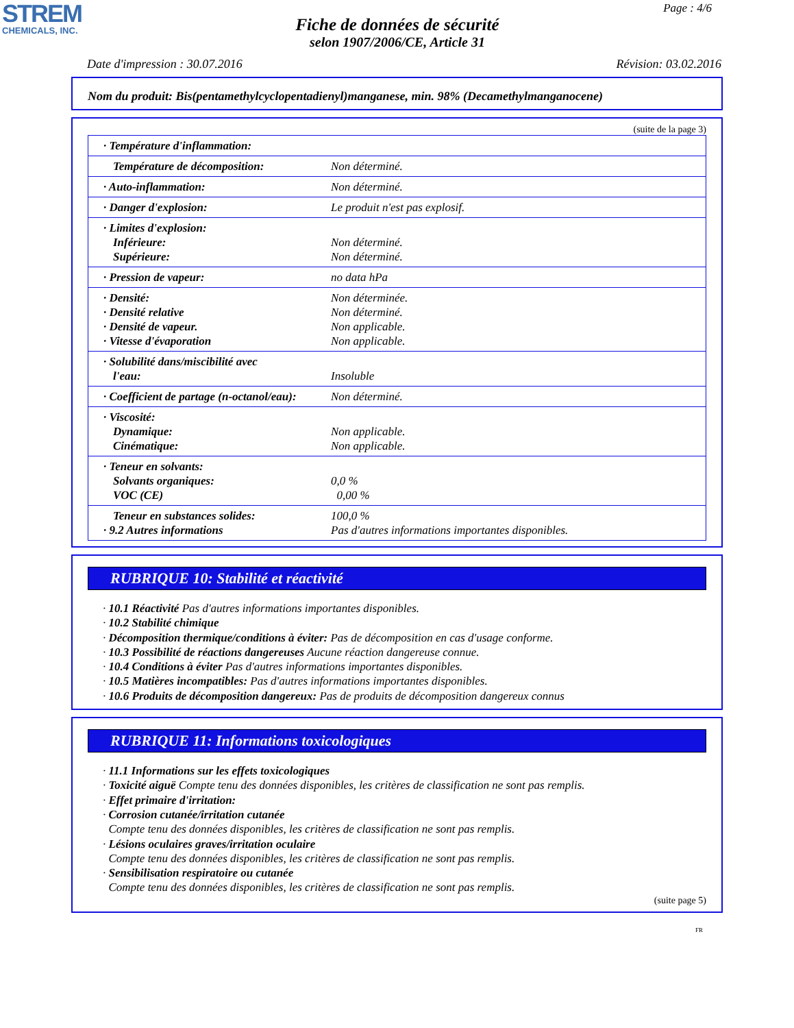STREM
CHEMICALS, INC.
Page : 4/6
Fiche de données de sécurité
selon 1907/2006/CE, Article 31
Date d'impression : 30.07.2016 Révision: 03.02.2016
Nom du produit: Bis(pentamethylcyclopentadienyl)manganese, min. 98% (Decamethylmanganocene)
(suite de la page 3)
| · Température d'inflammation: | |
| Température de décomposition: | Non déterminé. |
| · Auto-inflammation: | Non déterminé. |
| · Danger d'explosion: | Le produit n'est pas explosif. |
| · Limites d'explosion: Inférieure: Supérieure: | Non déterminé. Non déterminé. |
| · Pression de vapeur: | no data hPa |
| · Densité: · Densité relative · Densité de vapeur. · Vitesse d'évaporation | Non déterminée. Non déterminé. Non applicable. Non applicable. |
| · Solubilité dans/miscibilité avec l'eau: | Insoluble |
| · Coefficient de partage (n-octanol/eau): | Non déterminé. |
| · Viscosité: Dynamique: Cinématique: | Non applicable. Non applicable. |
| · Teneur en solvants: Solvants organiques: VOC (CE) | 0,0 % 0,00 % |
| Teneur en substances solides: · 9.2 Autres informations | 100,0 % Pas d'autres informations importantes disponibles. |
RUBRIQUE 10: Stabilité et réactivité
· 10.1 Réactivité Pas d'autres informations importantes disponibles.
· 10.2 Stabilité chimique
· Décomposition thermique/conditions à éviter: Pas de décomposition en cas d'usage conforme.
· 10.3 Possibilité de réactions dangereuses Aucune réaction dangereuse connue.
· 10.4 Conditions à éviter Pas d'autres informations importantes disponibles.
· 10.5 Matières incompatibles: Pas d'autres informations importantes disponibles.
· 10.6 Produits de décomposition dangereux: Pas de produits de décomposition dangereux connus
RUBRIQUE 11: Informations toxicologiques
· 11.1 Informations sur les effets toxicologiques
· Toxicité aiguë Compte tenu des données disponibles, les critères de classification ne sont pas remplis.
· Effet primaire d'irritation:
· Corrosion cutanée/irritation cutanée
Compte tenu des données disponibles, les critères de classification ne sont pas remplis.
· Lésions oculaires graves/irritation oculaire
Compte tenu des données disponibles, les critères de classification ne sont pas remplis.
· Sensibilisation respiratoire ou cutanée
Compte tenu des données disponibles, les critères de classification ne sont pas remplis.
(suite page 5)
FR